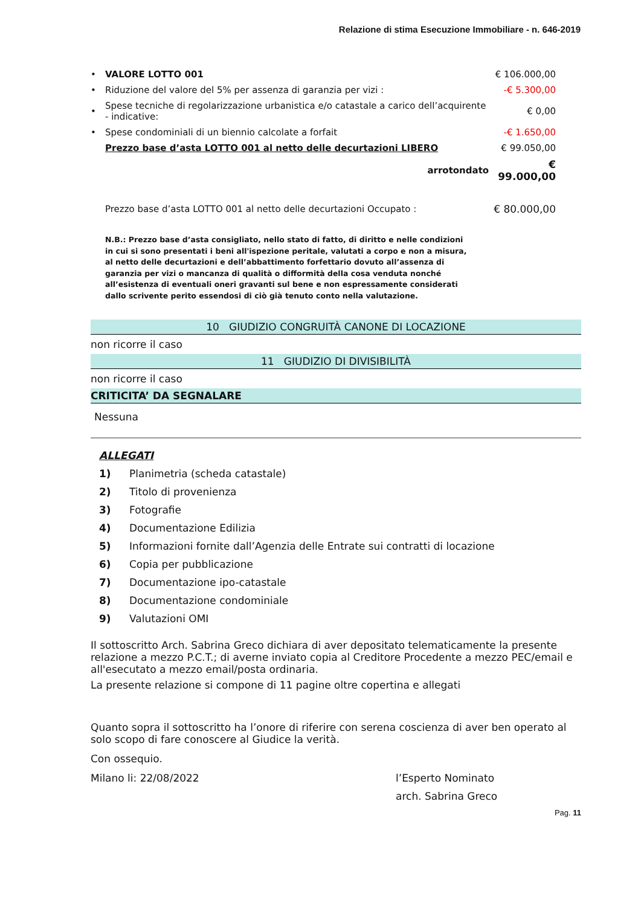Relazione di stima Esecuzione Immobiliare - n. 646-2019
| • | VALORE LOTTO 001 | € 106.000,00 |
| • | Riduzione del valore del 5% per assenza di garanzia per vizi : | -€ 5.300,00 |
| • | Spese tecniche di regolarizzazione urbanistica e/o catastale a carico dell’acquirente - indicative: | € 0,00 |
| • | Spese condominiali di un biennio calcolate a forfait | -€ 1.650,00 |
| | Prezzo base d’asta LOTTO 001 al netto delle decurtazioni LIBERO | € 99.050,00 |
| | arrotondato | € 99.000,00 |
| | Prezzo base d’asta LOTTO 001 al netto delle decurtazioni Occupato : | € 80.000,00 |
N.B.: Prezzo base d’asta consigliato, nello stato di fatto, di diritto e nelle condizioni in cui si sono presentati i beni all'ispezione peritale, valutati a corpo e non a misura, al netto delle decurtazioni e dell’abbattimento forfettario dovuto all’assenza di garanzia per vizi o mancanza di qualità o difformità della cosa venduta nonché all’esistenza di eventuali oneri gravanti sul bene e non espressamente considerati dallo scrivente perito essendosi di ciò già tenuto conto nella valutazione.
10 GIUDIZIO CONGRUITÀ CANONE DI LOCAZIONE
non ricorre il caso
11 GIUDIZIO DI DIVISIBILITÀ
non ricorre il caso
CRITICITA’ DA SEGNALARE
Nessuna
ALLEGATI
1) Planimetria (scheda catastale)
2) Titolo di provenienza
3) Fotografie
4) Documentazione Edilizia
5) Informazioni fornite dall’Agenzia delle Entrate sui contratti di locazione
6) Copia per pubblicazione
7) Documentazione ipo-catastale
8) Documentazione condominiale
9) Valutazioni OMI
Il sottoscritto Arch. Sabrina Greco dichiara di aver depositato telematicamente la presente relazione a mezzo P.C.T.; di averne inviato copia al Creditore Procedente a mezzo PEC/email e all'esecutato a mezzo email/posta ordinaria.
La presente relazione si compone di 11 pagine oltre copertina e allegati
Quanto sopra il sottoscritto ha l’onore di riferire con serena coscienza di aver ben operato al solo scopo di fare conoscere al Giudice la verità.
Con ossequio.
Milano li: 22/08/2022 l’Esperto Nominato
arch. Sabrina Greco
Pag. 11